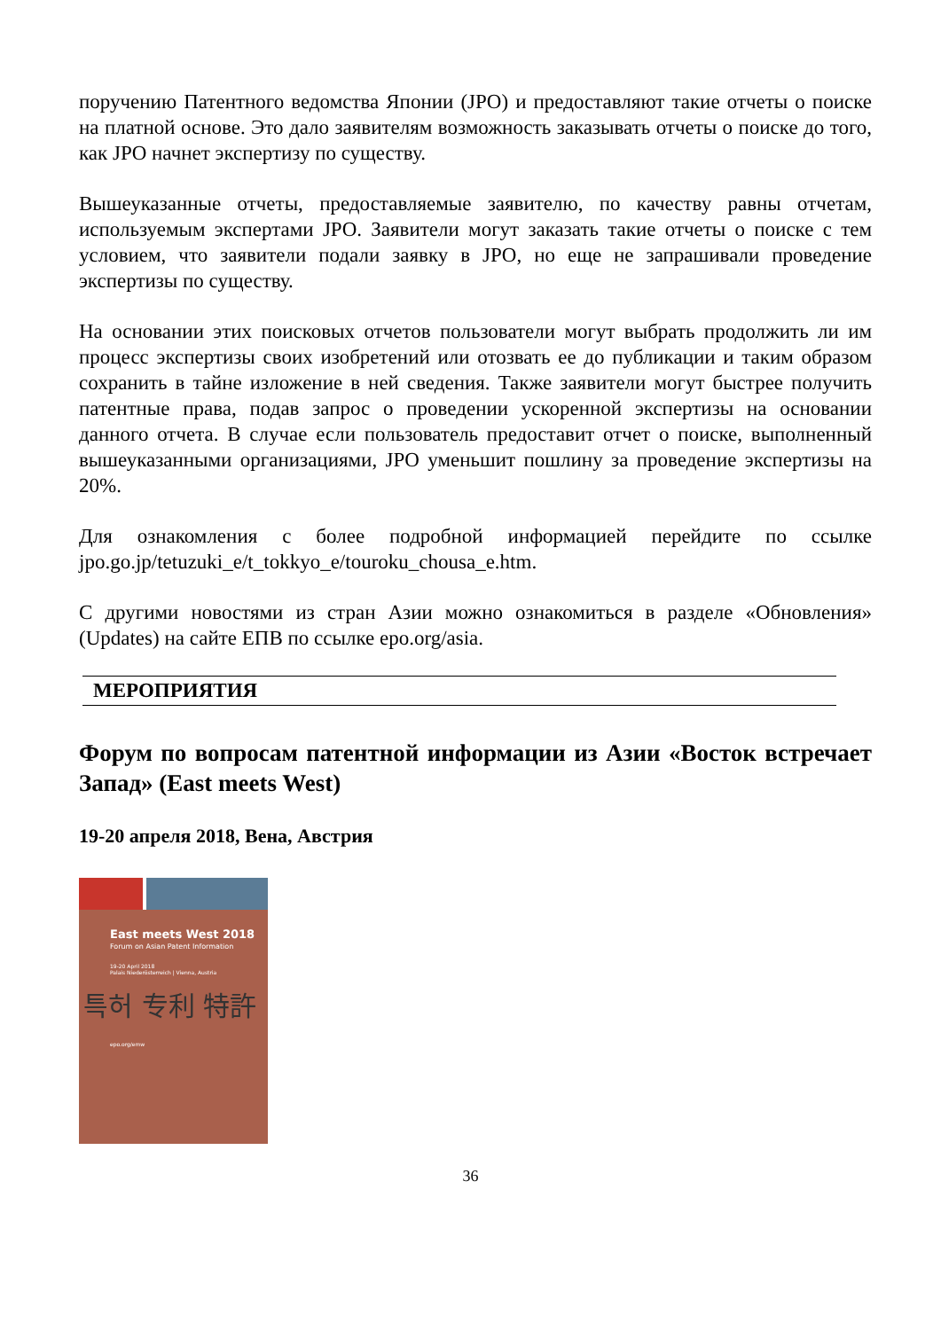поручению Патентного ведомства Японии (JPO) и предоставляют такие отчеты о поиске на платной основе. Это дало заявителям возможность заказывать отчеты о поиске до того, как JPO начнет экспертизу по существу.
Вышеуказанные отчеты, предоставляемые заявителю, по качеству равны отчетам, используемым экспертами JPO. Заявители могут заказать такие отчеты о поиске с тем условием, что заявители подали заявку в JPO, но еще не запрашивали проведение экспертизы по существу.
На основании этих поисковых отчетов пользователи могут выбрать продолжить ли им процесс экспертизы своих изобретений или отозвать ее до публикации и таким образом сохранить в тайне изложение в ней сведения. Также заявители могут быстрее получить патентные права, подав запрос о проведении ускоренной экспертизы на основании данного отчета. В случае если пользователь предоставит отчет о поиске, выполненный вышеуказанными организациями, JPO уменьшит пошлину за проведение экспертизы на 20%.
Для ознакомления с более подробной информацией перейдите по ссылке jpo.go.jp/tetuzuki_e/t_tokkyo_e/touroku_chousa_e.htm.
С другими новостями из стран Азии можно ознакомиться в разделе «Обновления» (Updates) на сайте ЕПВ по ссылке epo.org/asia.
МЕРОПРИЯТИЯ
Форум по вопросам патентной информации из Азии «Восток встречает Запад» (East meets West)
19-20 апреля 2018, Вена, Австрия
East meets West 2018
Forum on Asian Patent Information
19-20 April 2018
Palais Niederösterreich | Vienna, Austria
특허 专利 特許
epo.org/emw
36